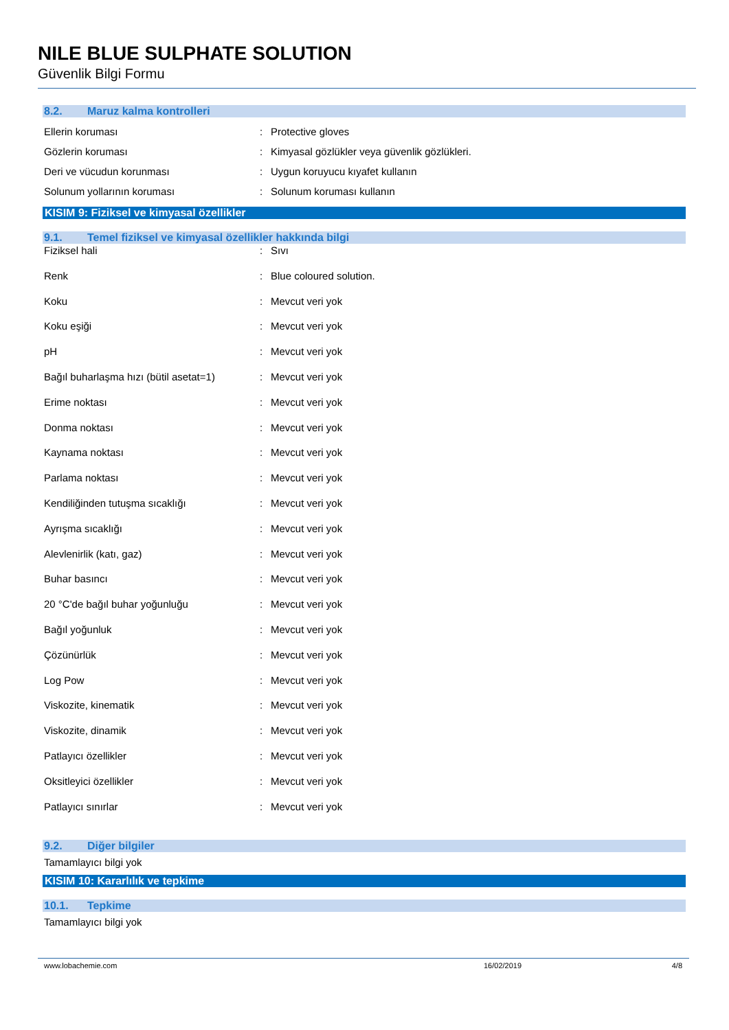NILE BLUE SULPHATE SOLUTION
Güvenlik Bilgi Formu
8.2. Maruz kalma kontrolleri
Ellerin koruması : Protective gloves
Gözlerin koruması : Kimyasal gözlükler veya güvenlik gözlükleri.
Deri ve vücudun korunması : Uygun koruyucu kıyafet kullanın
Solunum yollarının koruması : Solunum koruması kullanın
KISIM 9: Fiziksel ve kimyasal özellikler
9.1. Temel fiziksel ve kimyasal özellikler hakkında bilgi
Fiziksel hali : Sıvı
Renk : Blue coloured solution.
Koku : Mevcut veri yok
Koku eşiği : Mevcut veri yok
pH : Mevcut veri yok
Bağıl buharlaşma hızı (bütil asetat=1)
: Mevcut veri yok
Erime noktası : Mevcut veri yok
Donma noktası : Mevcut veri yok
Kaynama noktası : Mevcut veri yok
Parlama noktası : Mevcut veri yok
Kendiliğinden tutuşma sıcaklığı : Mevcut veri yok
Ayrışma sıcaklığı : Mevcut veri yok
Alevlenirlik (katı, gaz) : Mevcut veri yok
Buhar basıncı : Mevcut veri yok
20 °C'de bağıl buhar yoğunluğu : Mevcut veri yok
Bağıl yoğunluk : Mevcut veri yok
Çözünürlük : Mevcut veri yok
Log Pow : Mevcut veri yok
Viskozite, kinematik : Mevcut veri yok
Viskozite, dinamik : Mevcut veri yok
Patlayıcı özellikler : Mevcut veri yok
Oksitleyici özellikler : Mevcut veri yok
Patlayıcı sınırlar : Mevcut veri yok
9.2. Diğer bilgiler
Tamamlayıcı bilgi yok
KISIM 10: Kararlılık ve tepkime
10.1. Tepkime
Tamamlayıcı bilgi yok
www.lobachemie.com 16/02/2019 4/8